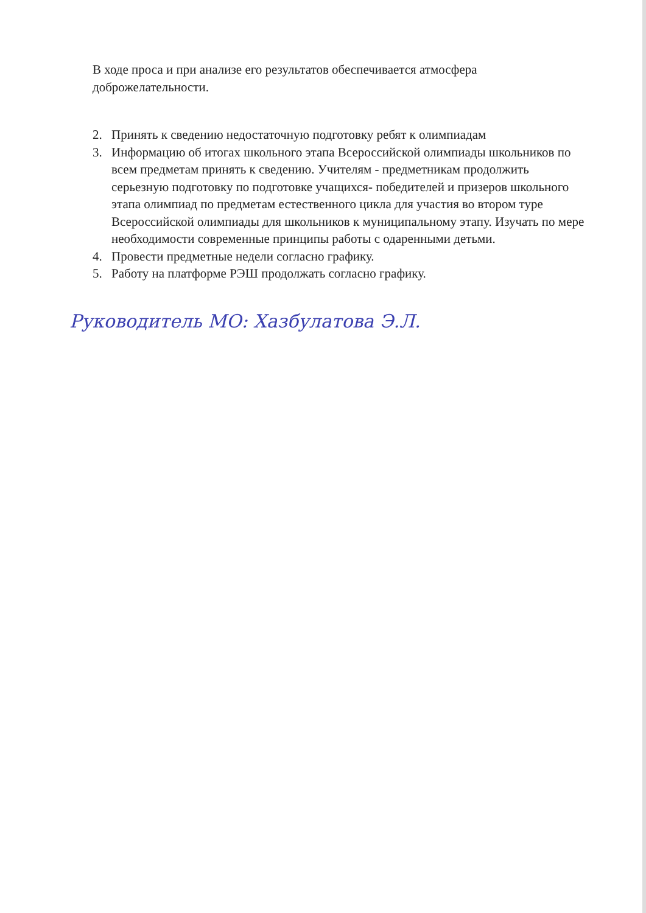В ходе проса и при анализе его результатов обеспечивается атмосфера доброжелательности.
2. Принять к сведению недостаточную подготовку ребят к олимпиадам
3. Информацию об итогах школьного этапа Всероссийской олимпиады школьников по всем предметам принять к сведению. Учителям - предметникам продолжить серьезную подготовку по подготовке учащихся- победителей и призеров школьного этапа олимпиад по предметам естественного цикла для участия во втором туре Всероссийской олимпиады для школьников к муниципальному этапу. Изучать по мере необходимости современные принципы работы с одаренными детьми.
4. Провести предметные недели согласно графику.
5. Работу на платформе РЭШ продолжать согласно графику.
Руководитель МО: Хазбулатова Э.Л.